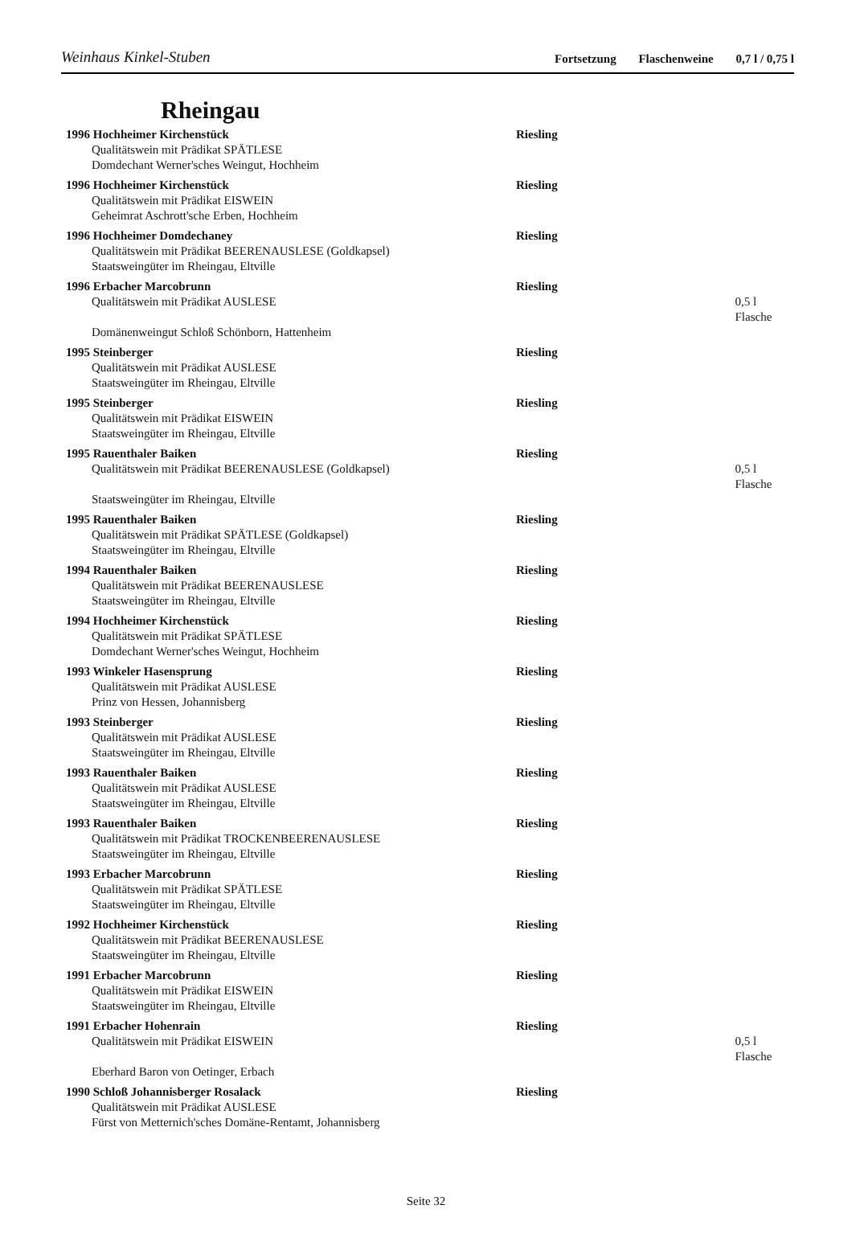Weinhaus Kinkel-Stuben
Fortsetzung Flaschenweine 0,7 l / 0,75 l
Rheingau
1996 Hochheimer Kirchenstück Riesling
Qualitätswein mit Prädikat SPÄTLESE
Domdechant Werner'sches Weingut, Hochheim
1996 Hochheimer Kirchenstück Riesling
Qualitätswein mit Prädikat EISWEIN
Geheimrat Aschrott'sche Erben, Hochheim
1996 Hochheimer Domdechaney Riesling
Qualitätswein mit Prädikat BEERENAUSLESE (Goldkapsel)
Staatsweingüter im Rheingau, Eltville
1996 Erbacher Marcobrunn Riesling
Qualitätswein mit Prädikat AUSLESE 0,5 l Flasche
Domänenweingut Schloß Schönborn, Hattenheim
1995 Steinberger Riesling
Qualitätswein mit Prädikat AUSLESE
Staatsweingüter im Rheingau, Eltville
1995 Steinberger Riesling
Qualitätswein mit Prädikat EISWEIN
Staatsweingüter im Rheingau, Eltville
1995 Rauenthaler Baiken Riesling
Qualitätswein mit Prädikat BEERENAUSLESE (Goldkapsel) 0,5 l Flasche
Staatsweingüter im Rheingau, Eltville
1995 Rauenthaler Baiken Riesling
Qualitätswein mit Prädikat SPÄTLESE (Goldkapsel)
Staatsweingüter im Rheingau, Eltville
1994 Rauenthaler Baiken Riesling
Qualitätswein mit Prädikat BEERENAUSLESE
Staatsweingüter im Rheingau, Eltville
1994 Hochheimer Kirchenstück Riesling
Qualitätswein mit Prädikat SPÄTLESE
Domdechant Werner'sches Weingut, Hochheim
1993 Winkeler Hasensprung Riesling
Qualitätswein mit Prädikat AUSLESE
Prinz von Hessen, Johannisberg
1993 Steinberger Riesling
Qualitätswein mit Prädikat AUSLESE
Staatsweingüter im Rheingau, Eltville
1993 Rauenthaler Baiken Riesling
Qualitätswein mit Prädikat AUSLESE
Staatsweingüter im Rheingau, Eltville
1993 Rauenthaler Baiken Riesling
Qualitätswein mit Prädikat TROCKENBEERENAUSLESE
Staatsweingüter im Rheingau, Eltville
1993 Erbacher Marcobrunn Riesling
Qualitätswein mit Prädikat SPÄTLESE
Staatsweingüter im Rheingau, Eltville
1992 Hochheimer Kirchenstück Riesling
Qualitätswein mit Prädikat BEERENAUSLESE
Staatsweingüter im Rheingau, Eltville
1991 Erbacher Marcobrunn Riesling
Qualitätswein mit Prädikat EISWEIN
Staatsweingüter im Rheingau, Eltville
1991 Erbacher Hohenrain Riesling
Qualitätswein mit Prädikat EISWEIN 0,5 l Flasche
Eberhard Baron von Oetinger, Erbach
1990 Schloß Johannisberger Rosalack Riesling
Qualitätswein mit Prädikat AUSLESE
Fürst von Metternich'sches Domäne-Rentamt, Johannisberg
Seite 32